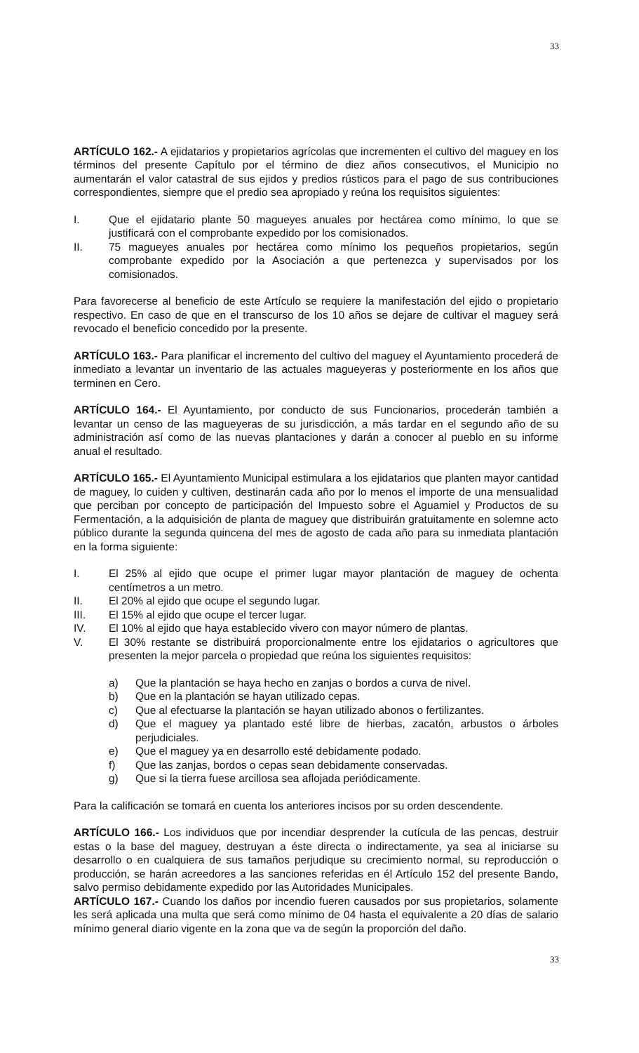33
ARTÍCULO 162.- A ejidatarios y propietarios agrícolas que incrementen el cultivo del maguey en los términos del presente Capítulo por el término de diez años consecutivos, el Municipio no aumentarán el valor catastral de sus ejidos y predios rústicos para el pago de sus contribuciones correspondientes, siempre que el predio sea apropiado y reúna los requisitos siguientes:
I. Que el ejidatario plante 50 magueyes anuales por hectárea como mínimo, lo que se justificará con el comprobante expedido por los comisionados.
II. 75 magueyes anuales por hectárea como mínimo los pequeños propietarios, según comprobante expedido por la Asociación a que pertenezca y supervisados por los comisionados.
Para favorecerse al beneficio de este Artículo se requiere la manifestación del ejido o propietario respectivo. En caso de que en el transcurso de los 10 años se dejare de cultivar el maguey será revocado el beneficio concedido por la presente.
ARTÍCULO 163.- Para planificar el incremento del cultivo del maguey el Ayuntamiento procederá de inmediato a levantar un inventario de las actuales magueyeras y posteriormente en los años que terminen en Cero.
ARTÍCULO 164.- El Ayuntamiento, por conducto de sus Funcionarios, procederán también a levantar un censo de las magueyeras de su jurisdicción, a más tardar en el segundo año de su administración así como de las nuevas plantaciones y darán a conocer al pueblo en su informe anual el resultado.
ARTÍCULO 165.- El Ayuntamiento Municipal estimulara a los ejidatarios que planten mayor cantidad de maguey, lo cuiden y cultiven, destinarán cada año por lo menos el importe de una mensualidad que perciban por concepto de participación del Impuesto sobre el Aguamiel y Productos de su Fermentación, a la adquisición de planta de maguey que distribuirán gratuitamente en solemne acto público durante la segunda quincena del mes de agosto de cada año para su inmediata plantación en la forma siguiente:
I. El 25% al ejido que ocupe el primer lugar mayor plantación de maguey de ochenta centímetros a un metro.
II. El 20% al ejido que ocupe el segundo lugar.
III. El 15% al ejido que ocupe el tercer lugar.
IV. El 10% al ejido que haya establecido vivero con mayor número de plantas.
V. El 30% restante se distribuirá proporcionalmente entre los ejidatarios o agricultores que presenten la mejor parcela o propiedad que reúna los siguientes requisitos:
a) Que la plantación se haya hecho en zanjas o bordos a curva de nivel.
b) Que en la plantación se hayan utilizado cepas.
c) Que al efectuarse la plantación se hayan utilizado abonos o fertilizantes.
d) Que el maguey ya plantado esté libre de hierbas, zacatón, arbustos o árboles perjudiciales.
e) Que el maguey ya en desarrollo esté debidamente podado.
f) Que las zanjas, bordos o cepas sean debidamente conservadas.
g) Que si la tierra fuese arcillosa sea aflojada periódicamente.
Para la calificación se tomará en cuenta los anteriores incisos por su orden descendente.
ARTÍCULO 166.- Los individuos que por incendiar desprender la cutícula de las pencas, destruir estas o la base del maguey, destruyan a éste directa o indirectamente, ya sea al iniciarse su desarrollo o en cualquiera de sus tamaños perjudique su crecimiento normal, su reproducción o producción, se harán acreedores a las sanciones referidas en él Artículo 152 del presente Bando, salvo permiso debidamente expedido por las Autoridades Municipales.
ARTÍCULO 167.- Cuando los daños por incendio fueren causados por sus propietarios, solamente les será aplicada una multa que será como mínimo de 04 hasta el equivalente a 20 días de salario mínimo general diario vigente en la zona que va de según la proporción del daño.
33